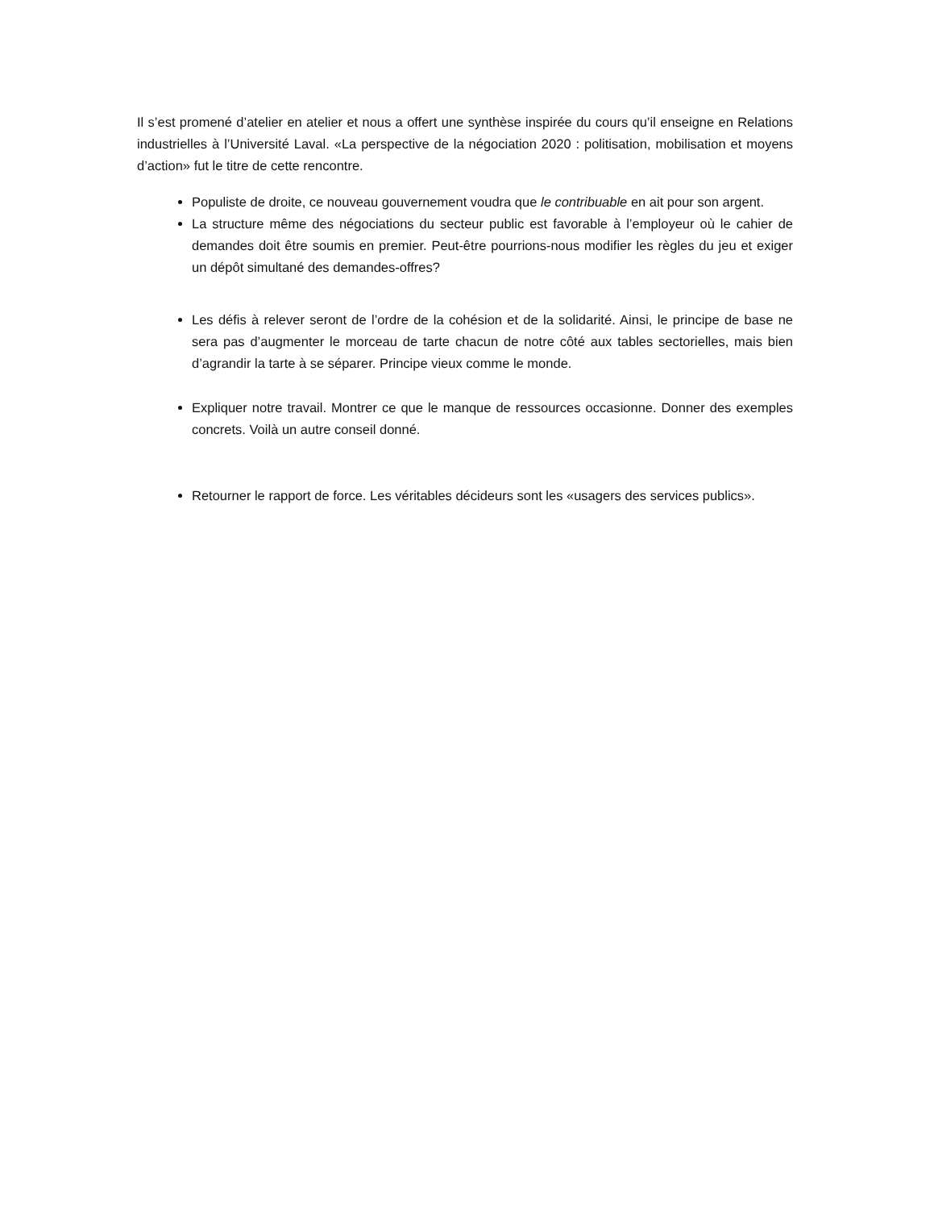Il s’est promené d’atelier en atelier et nous a offert une synthèse inspirée du cours qu’il enseigne en Relations industrielles à l’Université Laval. «La perspective de la négociation 2020 : politisation, mobilisation et moyens d’action» fut le titre de cette rencontre.
Populiste de droite, ce nouveau gouvernement voudra que le contribuable en ait pour son argent.
La structure même des négociations du secteur public est favorable à l’employeur où le cahier de demandes doit être soumis en premier. Peut-être pourrions-nous modifier les règles du jeu et exiger un dépôt simultané des demandes-offres?
Les défis à relever seront de l’ordre de la cohésion et de la solidarité. Ainsi, le principe de base ne sera pas d’augmenter le morceau de tarte chacun de notre côté aux tables sectorielles, mais bien d’agrandir la tarte à se séparer. Principe vieux comme le monde.
Expliquer notre travail. Montrer ce que le manque de ressources occasionne. Donner des exemples concrets. Voilà un autre conseil donné.
Retourner le rapport de force. Les véritables décideurs sont les «usagers des services publics».